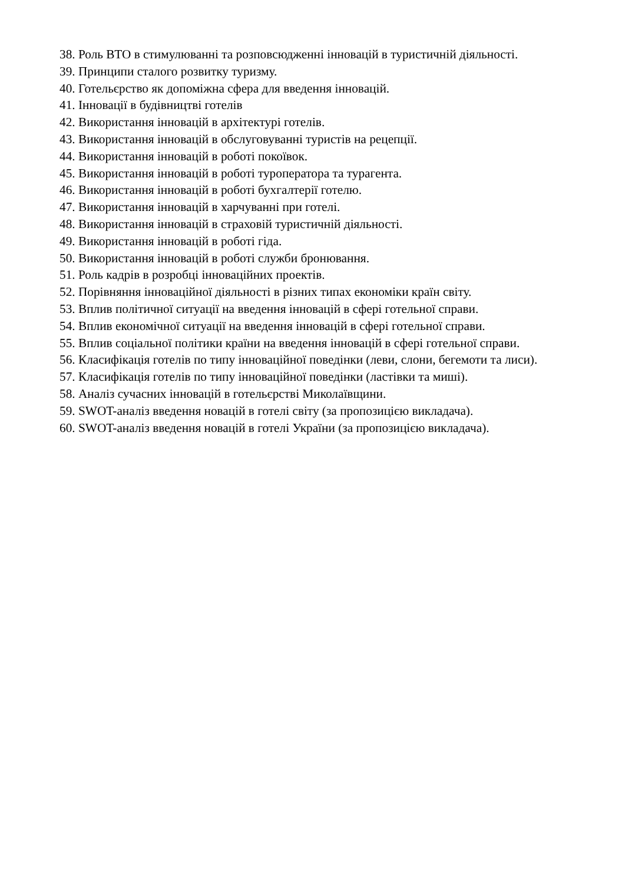38. Роль ВТО в стимулюванні та розповсюдженні інновацій в туристичній діяльності.
39. Принципи сталого розвитку туризму.
40. Готельєрство як допоміжна сфера для введення інновацій.
41. Інновації в будівництві готелів
42. Використання інновацій в архітектурі готелів.
43. Використання інновацій в обслуговуванні туристів на рецепції.
44. Використання інновацій в роботі покоївок.
45. Використання інновацій в роботі туроператора та турагента.
46. Використання інновацій в роботі бухгалтерії готелю.
47. Використання інновацій в харчуванні при готелі.
48. Використання інновацій в страховій туристичній діяльності.
49. Використання інновацій в роботі гіда.
50. Використання інновацій в роботі служби бронювання.
51. Роль кадрів в розробці інноваційних проектів.
52. Порівняння інноваційної діяльності в різних типах економіки країн світу.
53. Вплив політичної ситуації на введення інновацій в сфері готельної справи.
54. Вплив економічної ситуації на введення інновацій в сфері готельної справи.
55. Вплив соціальної політики країни на введення інновацій в сфері готельної справи.
56. Класифікація готелів по типу інноваційної поведінки (леви, слони, бегемоти та лиси).
57. Класифікація готелів по типу інноваційної поведінки (ластівки та миші).
58. Аналіз сучасних інновацій в готельєрстві Миколаївщини.
59. SWOT-аналіз введення новацій в готелі світу (за пропозицією викладача).
60. SWOT-аналіз введення новацій в готелі України (за пропозицією викладача).